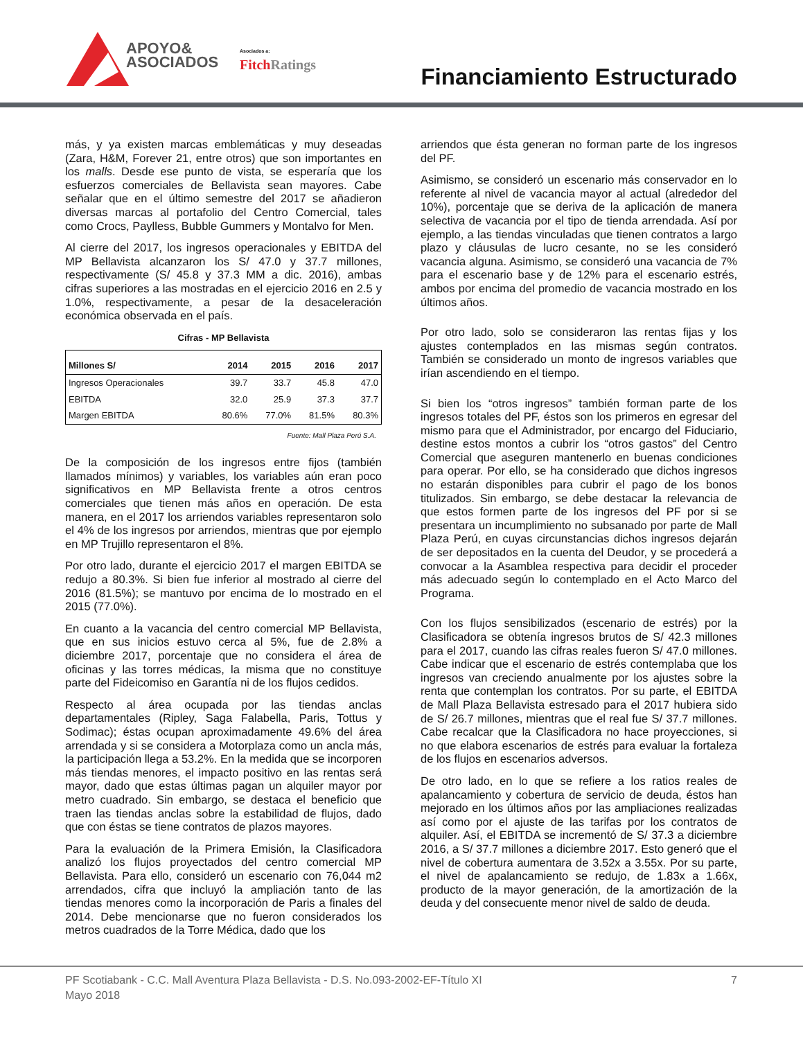APOYO&
ASOCIADOS
Asociados a:
Fitch Ratings
Financiamiento Estructurado
más, y ya existen marcas emblemáticas y muy deseadas (Zara, H&M, Forever 21, entre otros) que son importantes en los malls. Desde ese punto de vista, se esperaría que los esfuerzos comerciales de Bellavista sean mayores. Cabe señalar que en el último semestre del 2017 se añadieron diversas marcas al portafolio del Centro Comercial, tales como Crocs, Paylless, Bubble Gummers y Montalvo for Men.
Al cierre del 2017, los ingresos operacionales y EBITDA del MP Bellavista alcanzaron los S/ 47.0 y 37.7 millones, respectivamente (S/ 45.8 y 37.3 MM a dic. 2016), ambas cifras superiores a las mostradas en el ejercicio 2016 en 2.5 y 1.0%, respectivamente, a pesar de la desaceleración económica observada en el país.
Cifras - MP Bellavista
| Millones S/ | 2014 | 2015 | 2016 | 2017 |
| --- | --- | --- | --- | --- |
| Ingresos Operacionales | 39.7 | 33.7 | 45.8 | 47.0 |
| EBITDA | 32.0 | 25.9 | 37.3 | 37.7 |
| Margen EBITDA | 80.6% | 77.0% | 81.5% | 80.3% |
Fuente: Mall Plaza Perú S.A.
De la composición de los ingresos entre fijos (también llamados mínimos) y variables, los variables aún eran poco significativos en MP Bellavista frente a otros centros comerciales que tienen más años en operación. De esta manera, en el 2017 los arriendos variables representaron solo el 4% de los ingresos por arriendos, mientras que por ejemplo en MP Trujillo representaron el 8%.
Por otro lado, durante el ejercicio 2017 el margen EBITDA se redujo a 80.3%. Si bien fue inferior al mostrado al cierre del 2016 (81.5%); se mantuvo por encima de lo mostrado en el 2015 (77.0%).
En cuanto a la vacancia del centro comercial MP Bellavista, que en sus inicios estuvo cerca al 5%, fue de 2.8% a diciembre 2017, porcentaje que no considera el área de oficinas y las torres médicas, la misma que no constituye parte del Fideicomiso en Garantía ni de los flujos cedidos.
Respecto al área ocupada por las tiendas anclas departamentales (Ripley, Saga Falabella, Paris, Tottus y Sodimac); éstas ocupan aproximadamente 49.6% del área arrendada y si se considera a Motorplaza como un ancla más, la participación llega a 53.2%. En la medida que se incorporen más tiendas menores, el impacto positivo en las rentas será mayor, dado que estas últimas pagan un alquiler mayor por metro cuadrado. Sin embargo, se destaca el beneficio que traen las tiendas anclas sobre la estabilidad de flujos, dado que con éstas se tiene contratos de plazos mayores.
Para la evaluación de la Primera Emisión, la Clasificadora analizó los flujos proyectados del centro comercial MP Bellavista. Para ello, consideró un escenario con 76,044 m2 arrendados, cifra que incluyó la ampliación tanto de las tiendas menores como la incorporación de Paris a finales del 2014. Debe mencionarse que no fueron considerados los metros cuadrados de la Torre Médica, dado que los
arriendos que ésta generan no forman parte de los ingresos del PF.
Asimismo, se consideró un escenario más conservador en lo referente al nivel de vacancia mayor al actual (alrededor del 10%), porcentaje que se deriva de la aplicación de manera selectiva de vacancia por el tipo de tienda arrendada. Así por ejemplo, a las tiendas vinculadas que tienen contratos a largo plazo y cláusulas de lucro cesante, no se les consideró vacancia alguna. Asimismo, se consideró una vacancia de 7% para el escenario base y de 12% para el escenario estrés, ambos por encima del promedio de vacancia mostrado en los últimos años.
Por otro lado, solo se consideraron las rentas fijas y los ajustes contemplados en las mismas según contratos. También se considerado un monto de ingresos variables que irían ascendiendo en el tiempo.
Si bien los “otros ingresos” también forman parte de los ingresos totales del PF, éstos son los primeros en egresar del mismo para que el Administrador, por encargo del Fiduciario, destine estos montos a cubrir los “otros gastos” del Centro Comercial que aseguren mantenerlo en buenas condiciones para operar. Por ello, se ha considerado que dichos ingresos no estarán disponibles para cubrir el pago de los bonos titulizados. Sin embargo, se debe destacar la relevancia de que estos formen parte de los ingresos del PF por si se presentara un incumplimiento no subsanado por parte de Mall Plaza Perú, en cuyas circunstancias dichos ingresos dejarán de ser depositados en la cuenta del Deudor, y se procederá a convocar a la Asamblea respectiva para decidir el proceder más adecuado según lo contemplado en el Acto Marco del Programa.
Con los flujos sensibilizados (escenario de estrés) por la Clasificadora se obtenía ingresos brutos de S/ 42.3 millones para el 2017, cuando las cifras reales fueron S/ 47.0 millones. Cabe indicar que el escenario de estrés contemplaba que los ingresos van creciendo anualmente por los ajustes sobre la renta que contemplan los contratos. Por su parte, el EBITDA de Mall Plaza Bellavista estresado para el 2017 hubiera sido de S/ 26.7 millones, mientras que el real fue S/ 37.7 millones. Cabe recalcar que la Clasificadora no hace proyecciones, si no que elabora escenarios de estrés para evaluar la fortaleza de los flujos en escenarios adversos.
De otro lado, en lo que se refiere a los ratios reales de apalancamiento y cobertura de servicio de deuda, éstos han mejorado en los últimos años por las ampliaciones realizadas así como por el ajuste de las tarifas por los contratos de alquiler. Así, el EBITDA se incrementó de S/ 37.3 a diciembre 2016, a S/ 37.7 millones a diciembre 2017. Esto generó que el nivel de cobertura aumentara de 3.52x a 3.55x. Por su parte, el nivel de apalancamiento se redujo, de 1.83x a 1.66x, producto de la mayor generación, de la amortización de la deuda y del consecuente menor nivel de saldo de deuda.
PF Scotiabank - C.C. Mall Aventura Plaza Bellavista - D.S. No.093-2002-EF-Título XI
Mayo 2018
7